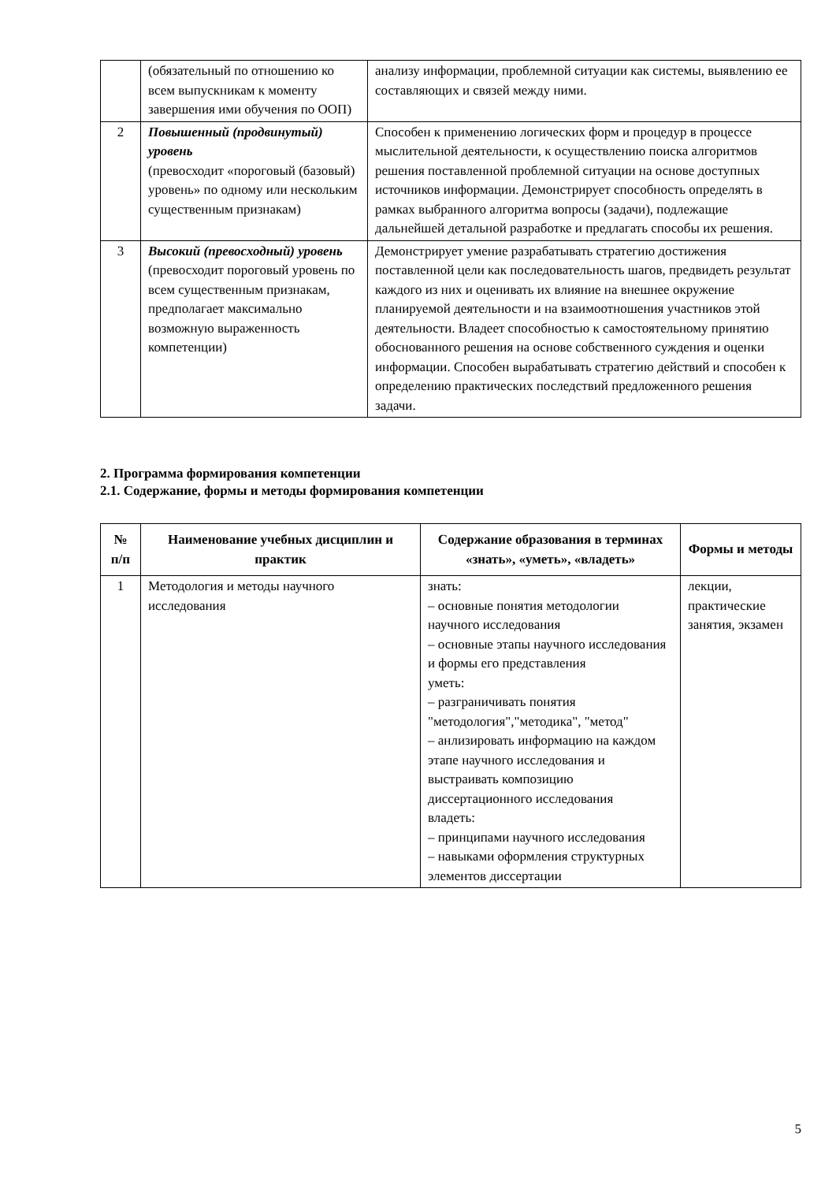| | (обязательный по отношению ко всем выпускникам к моменту завершения ими обучения по ООП) | анализу информации, проблемной ситуации как системы, выявлению ее составляющих и связей между ними. |
| 2 | Повышенный (продвинутый) уровень (превосходит «пороговый (базовый) уровень» по одному или нескольким существенным признакам) | Способен к применению логических форм и процедур в процессе мыслительной деятельности, к осуществлению поиска алгоритмов решения поставленной проблемной ситуации на основе доступных источников информации. Демонстрирует способность определять в рамках выбранного алгоритма вопросы (задачи), подлежащие дальнейшей детальной разработке и предлагать способы их решения. |
| 3 | Высокий (превосходный) уровень (превосходит пороговый уровень по всем существенным признакам, предполагает максимально возможную выраженность компетенции) | Демонстрирует умение разрабатывать стратегию достижения поставленной цели как последовательность шагов, предвидеть результат каждого из них и оценивать их влияние на внешнее окружение планируемой деятельности и на взаимоотношения участников этой деятельности. Владеет способностью к самостоятельному принятию обоснованного решения на основе собственного суждения и оценки информации. Способен вырабатывать стратегию действий и способен к определению практических последствий предложенного решения задачи. |
2. Программа формирования компетенции
2.1. Содержание, формы и методы формирования компетенции
| № п/п | Наименование учебных дисциплин и практик | Содержание образования в терминах «знать», «уметь», «владеть» | Формы и методы |
| --- | --- | --- | --- |
| 1 | Методология и методы научного исследования | знать: – основные понятия методологии научного исследования – основные этапы научного исследования и формы его представления уметь: – разграничивать понятия "методология","методика", "метод" – анлизировать информацию на каждом этапе научного исследования и выстраивать композицию диссертационного исследования владеть: – принципами научного исследования – навыками оформления структурных элементов диссертации | лекции, практические занятия, экзамен |
5